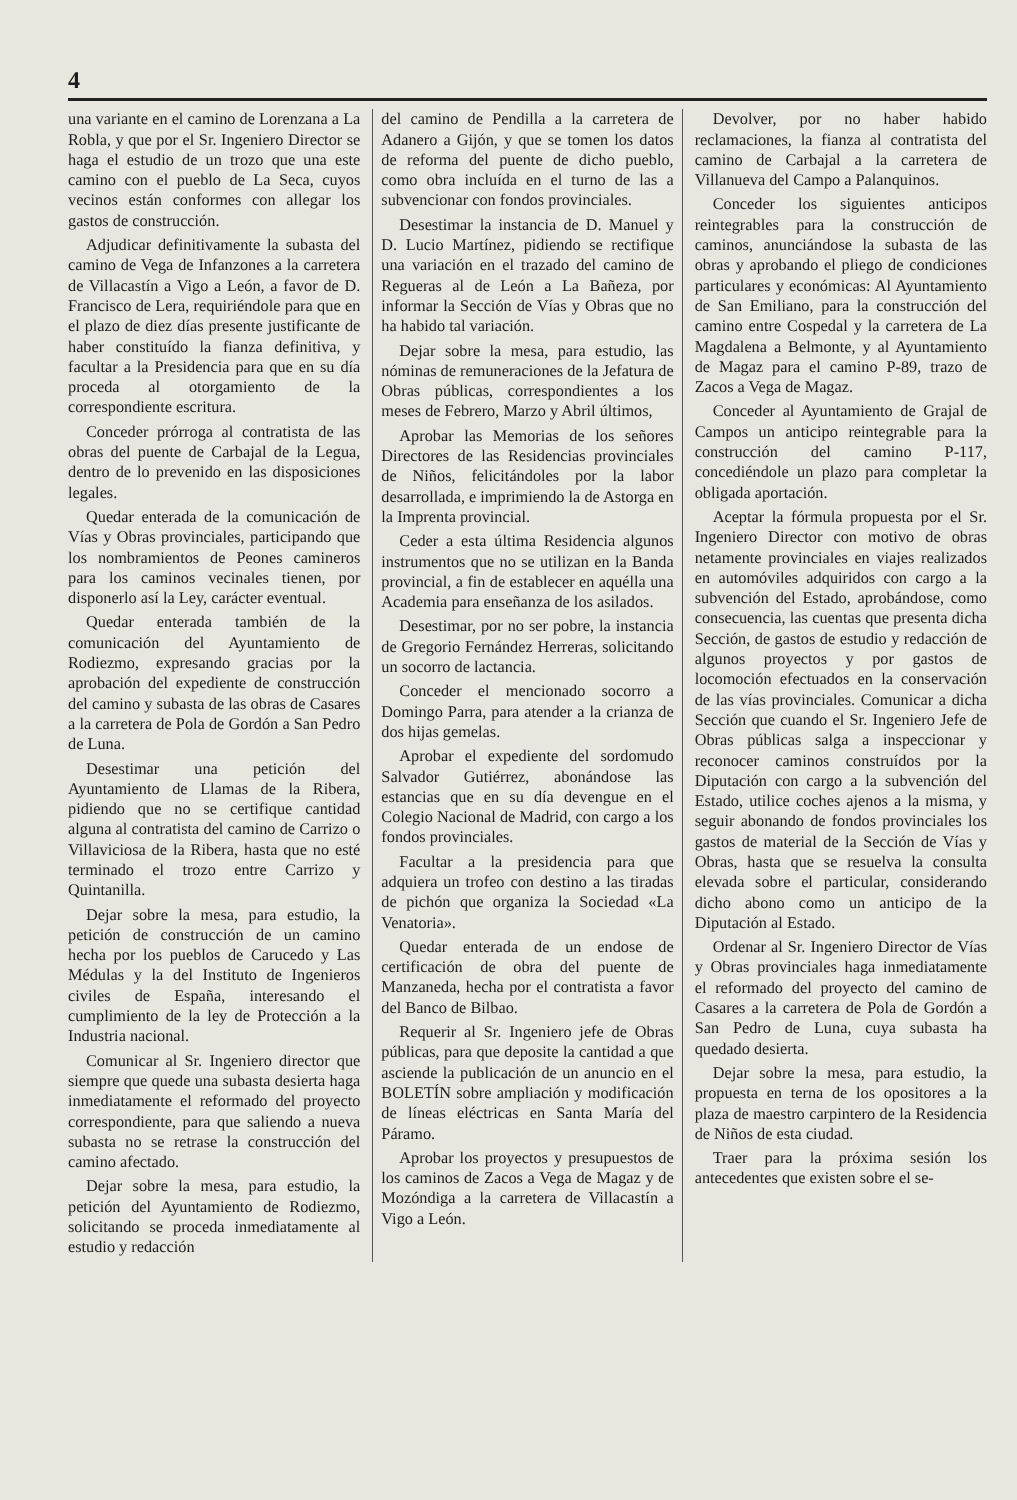4
una variante en el camino de Lorenzana a La Robla, y que por el Sr. Ingeniero Director se haga el estudio de un trozo que una este camino con el pueblo de La Seca, cuyos vecinos están conformes con allegar los gastos de construcción.
Adjudicar definitivamente la subasta del camino de Vega de Infanzones a la carretera de Villacastín a Vigo a León, a favor de D. Francisco de Lera, requiriéndole para que en el plazo de diez días presente justificante de haber constituído la fianza definitiva, y facultar a la Presidencia para que en su día proceda al otorgamiento de la correspondiente escritura.
Conceder prórroga al contratista de las obras del puente de Carbajal de la Legua, dentro de lo prevenido en las disposiciones legales.
Quedar enterada de la comunicación de Vías y Obras provinciales, participando que los nombramientos de Peones camineros para los caminos vecinales tienen, por disponerlo así la Ley, carácter eventual.
Quedar enterada también de la comunicación del Ayuntamiento de Rodiezmo, expresando gracias por la aprobación del expediente de construcción del camino y subasta de las obras de Casares a la carretera de Pola de Gordón a San Pedro de Luna.
Desestimar una petición del Ayuntamiento de Llamas de la Ribera, pidiendo que no se certifique cantidad alguna al contratista del camino de Carrizo o Villaviciosa de la Ribera, hasta que no esté terminado el trozo entre Carrizo y Quintanilla.
Dejar sobre la mesa, para estudio, la petición de construcción de un camino hecha por los pueblos de Carucedo y Las Médulas y la del Instituto de Ingenieros civiles de España, interesando el cumplimiento de la ley de Protección a la Industria nacional.
Comunicar al Sr. Ingeniero director que siempre que quede una subasta desierta haga inmediatamente el reformado del proyecto correspondiente, para que saliendo a nueva subasta no se retrase la construcción del camino afectado.
Dejar sobre la mesa, para estudio, la petición del Ayuntamiento de Rodiezmo, solicitando se proceda inmediatamente al estudio y redacción
del camino de Pendilla a la carretera de Adanero a Gijón, y que se tomen los datos de reforma del puente de dicho pueblo, como obra incluída en el turno de las a subvencionar con fondos provinciales.
Desestimar la instancia de D. Manuel y D. Lucio Martínez, pidiendo se rectifique una variación en el trazado del camino de Regueras al de León a La Bañeza, por informar la Sección de Vías y Obras que no ha habido tal variación.
Dejar sobre la mesa, para estudio, las nóminas de remuneraciones de la Jefatura de Obras públicas, correspondientes a los meses de Febrero, Marzo y Abril últimos,
Aprobar las Memorias de los señores Directores de las Residencias provinciales de Niños, felicitándoles por la labor desarrollada, e imprimiendo la de Astorga en la Imprenta provincial.
Ceder a esta última Residencia algunos instrumentos que no se utilizan en la Banda provincial, a fin de establecer en aquélla una Academia para enseñanza de los asilados.
Desestimar, por no ser pobre, la instancia de Gregorio Fernández Herreras, solicitando un socorro de lactancia.
Conceder el mencionado socorro a Domingo Parra, para atender a la crianza de dos hijas gemelas.
Aprobar el expediente del sordomudo Salvador Gutiérrez, abonándose las estancias que en su día devengue en el Colegio Nacional de Madrid, con cargo a los fondos provinciales.
Facultar a la presidencia para que adquiera un trofeo con destino a las tiradas de pichón que organiza la Sociedad «La Venatoria».
Quedar enterada de un endose de certificación de obra del puente de Manzaneda, hecha por el contratista a favor del Banco de Bilbao.
Requerir al Sr. Ingeniero jefe de Obras públicas, para que deposite la cantidad a que asciende la publicación de un anuncio en el BOLETÍN sobre ampliación y modificación de líneas eléctricas en Santa María del Páramo.
Aprobar los proyectos y presupuestos de los caminos de Zacos a Vega de Magaz y de Mozóndiga a la carretera de Villacastín a Vigo a León.
Devolver, por no haber habido reclamaciones, la fianza al contratista del camino de Carbajal a la carretera de Villanueva del Campo a Palanquinos.
Conceder los siguientes anticipos reintegrables para la construcción de caminos, anunciándose la subasta de las obras y aprobando el pliego de condiciones particulares y económicas: Al Ayuntamiento de San Emiliano, para la construcción del camino entre Cospedal y la carretera de La Magdalena a Belmonte, y al Ayuntamiento de Magaz para el camino P-89, trazo de Zacos a Vega de Magaz.
Conceder al Ayuntamiento de Grajal de Campos un anticipo reintegrable para la construcción del camino P-117, concediéndole un plazo para completar la obligada aportación.
Aceptar la fórmula propuesta por el Sr. Ingeniero Director con motivo de obras netamente provinciales en viajes realizados en automóviles adquiridos con cargo a la subvención del Estado, aprobándose, como consecuencia, las cuentas que presenta dicha Sección, de gastos de estudio y redacción de algunos proyectos y por gastos de locomoción efectuados en la conservación de las vías provinciales. Comunicar a dicha Sección que cuando el Sr. Ingeniero Jefe de Obras públicas salga a inspeccionar y reconocer caminos construídos por la Diputación con cargo a la subvención del Estado, utilice coches ajenos a la misma, y seguir abonando de fondos provinciales los gastos de material de la Sección de Vías y Obras, hasta que se resuelva la consulta elevada sobre el particular, considerando dicho abono como un anticipo de la Diputación al Estado.
Ordenar al Sr. Ingeniero Director de Vías y Obras provinciales haga inmediatamente el reformado del proyecto del camino de Casares a la carretera de Pola de Gordón a San Pedro de Luna, cuya subasta ha quedado desierta.
Dejar sobre la mesa, para estudio, la propuesta en terna de los opositores a la plaza de maestro carpintero de la Residencia de Niños de esta ciudad.
Traer para la próxima sesión los antecedentes que existen sobre el se-